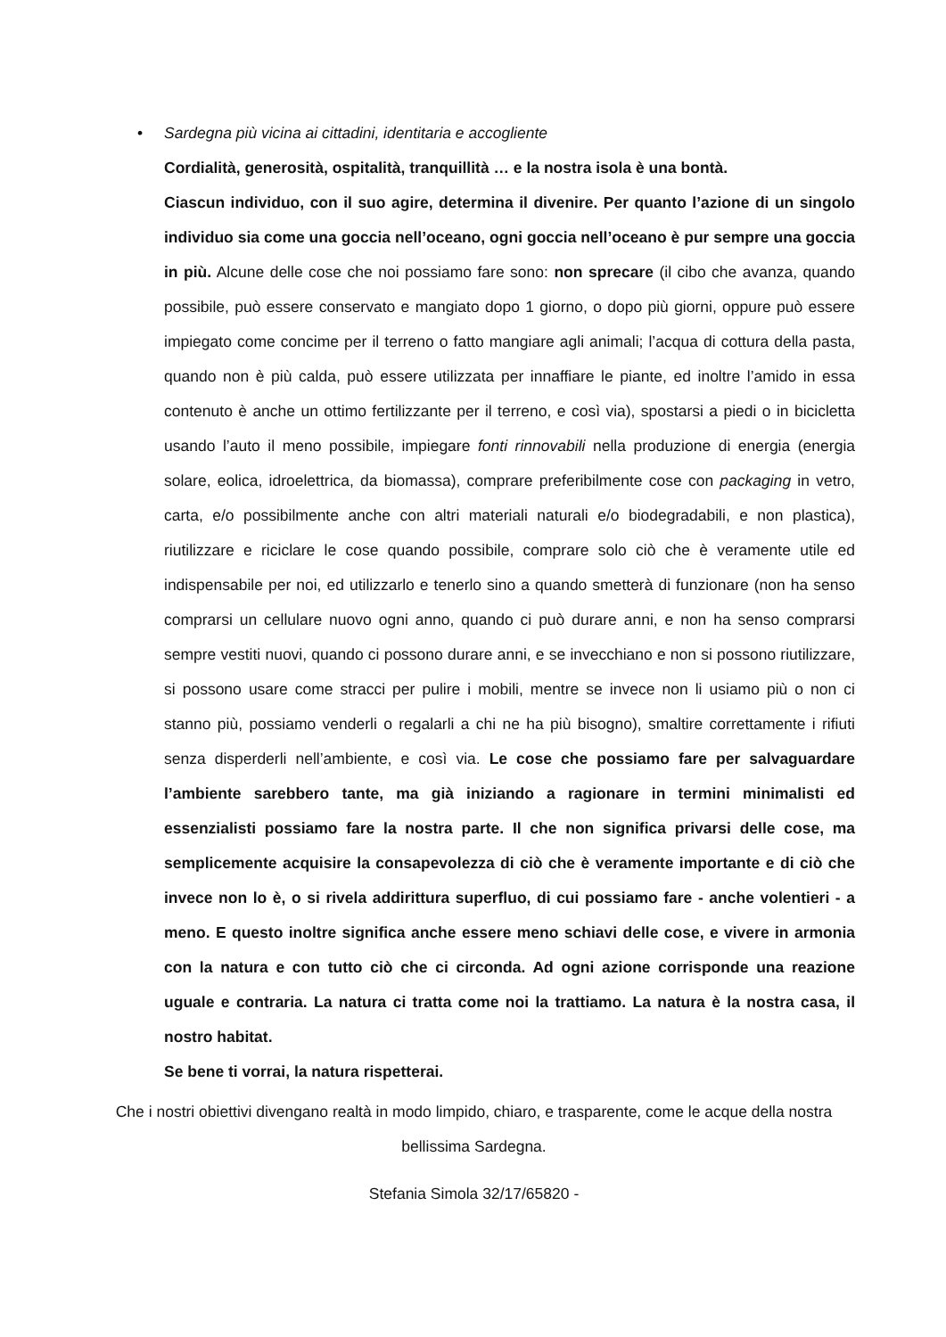• Sardegna più vicina ai cittadini, identitaria e accogliente
Cordialità, generosità, ospitalità, tranquillità … e la nostra isola è una bontà.
Ciascun individuo, con il suo agire, determina il divenire. Per quanto l’azione di un singolo individuo sia come una goccia nell’oceano, ogni goccia nell’oceano è pur sempre una goccia in più. Alcune delle cose che noi possiamo fare sono: non sprecare (il cibo che avanza, quando possibile, può essere conservato e mangiato dopo 1 giorno, o dopo più giorni, oppure può essere impiegato come concime per il terreno o fatto mangiare agli animali; l’acqua di cottura della pasta, quando non è più calda, può essere utilizzata per innaffiare le piante, ed inoltre l’amido in essa contenuto è anche un ottimo fertilizzante per il terreno, e così via), spostarsi a piedi o in bicicletta usando l’auto il meno possibile, impiegare fonti rinnovabili nella produzione di energia (energia solare, eolica, idroelettrica, da biomassa), comprare preferibilmente cose con packaging in vetro, carta, e/o possibilmente anche con altri materiali naturali e/o biodegradabili, e non plastica), riutilizzare e riciclare le cose quando possibile, comprare solo ciò che è veramente utile ed indispensabile per noi, ed utilizzarlo e tenerlo sino a quando smetterà di funzionare (non ha senso comprarsi un cellulare nuovo ogni anno, quando ci può durare anni, e non ha senso comprarsi sempre vestiti nuovi, quando ci possono durare anni, e se invecchiano e non si possono riutilizzare, si possono usare come stracci per pulire i mobili, mentre se invece non li usiamo più o non ci stanno più, possiamo venderli o regalarli a chi ne ha più bisogno), smaltire correttamente i rifiuti senza disperderli nell’ambiente, e così via. Le cose che possiamo fare per salvaguardare l’ambiente sarebbero tante, ma già iniziando a ragionare in termini minimalisti ed essenzialisti possiamo fare la nostra parte. Il che non significa privarsi delle cose, ma semplicemente acquisire la consapevolezza di ciò che è veramente importante e di ciò che invece non lo è, o si rivela addirittura superfluo, di cui possiamo fare - anche volentieri - a meno. E questo inoltre significa anche essere meno schiavi delle cose, e vivere in armonia con la natura e con tutto ciò che ci circonda. Ad ogni azione corrisponde una reazione uguale e contraria. La natura ci tratta come noi la trattiamo. La natura è la nostra casa, il nostro habitat.
Se bene ti vorrai, la natura rispetterai.
Che i nostri obiettivi divengano realtà in modo limpido, chiaro, e trasparente, come le acque della nostra bellissima Sardegna.
Stefania Simola 32/17/65820 -